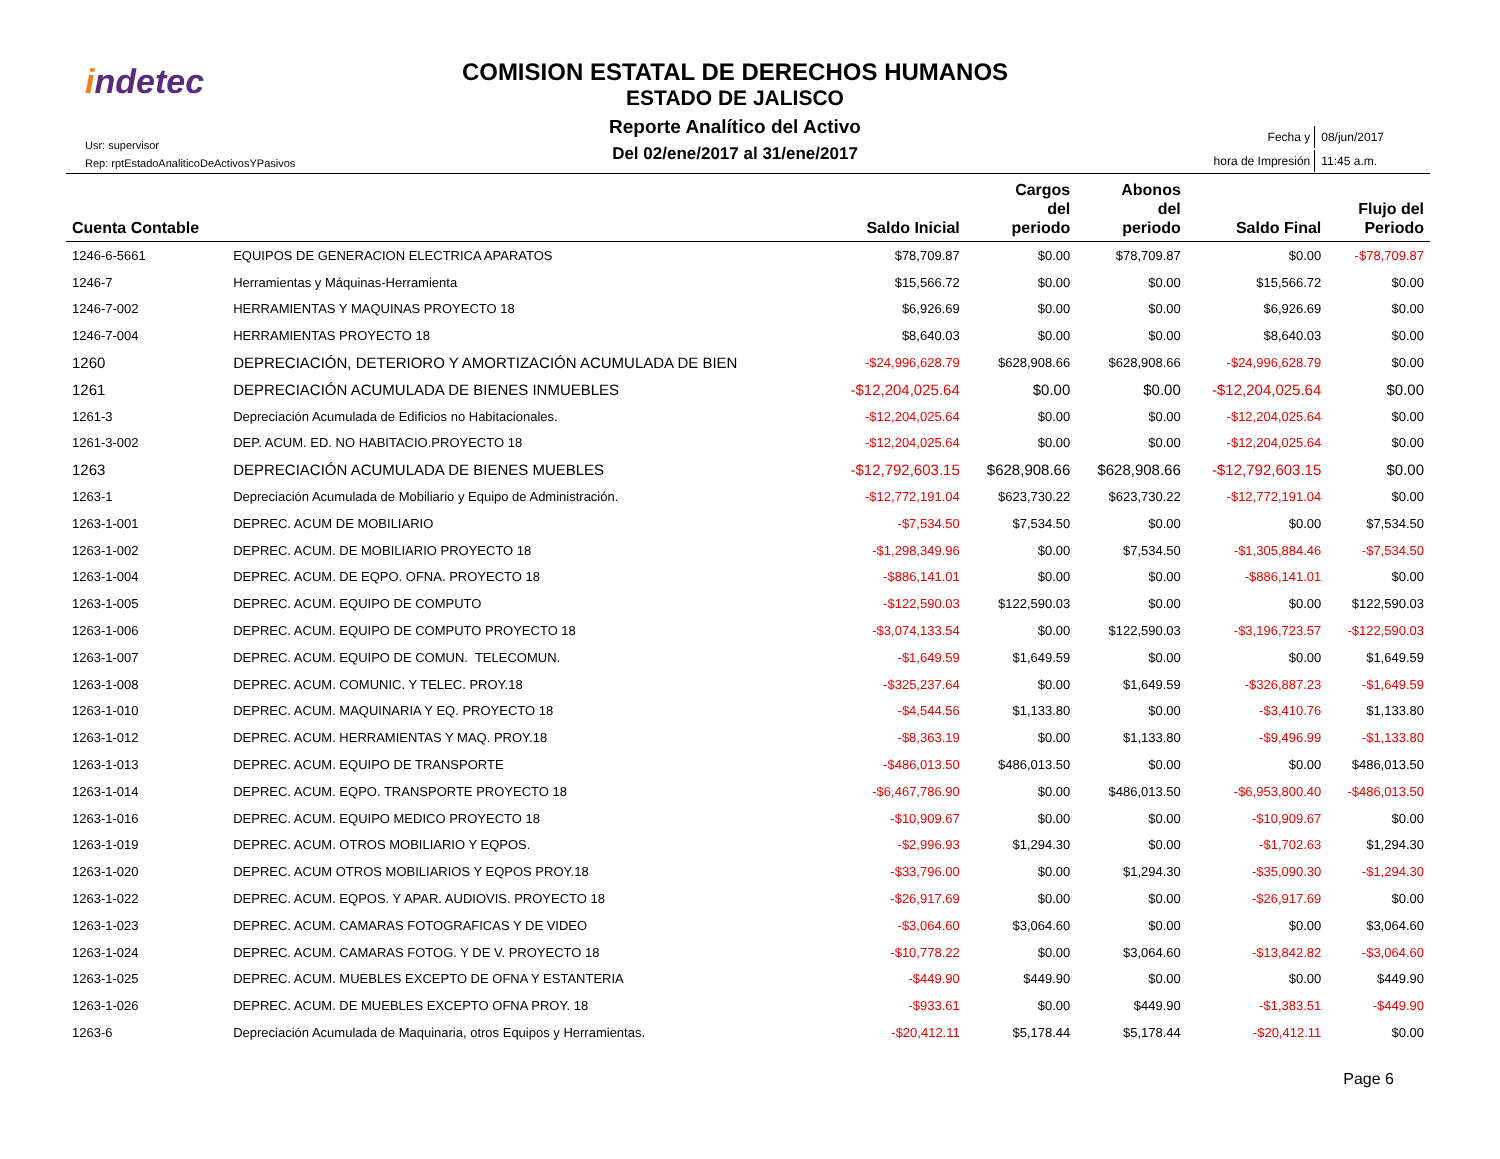indetec
COMISION ESTATAL DE DERECHOS HUMANOS
ESTADO DE JALISCO
Reporte Analítico del Activo
Del 02/ene/2017 al 31/ene/2017
Usr: supervisor
Rep: rptEstadoAnaliticoDeActivosYPasivos
| Fecha y | 08/jun/2017 |
| hora de Impresión | 11:45 a.m. |
| Cuenta Contable | | Saldo Inicial | Cargos del periodo | Abonos del periodo | Saldo Final | Flujo del Periodo |
| --- | --- | --- | --- | --- | --- | --- |
| 1246-6-5661 | EQUIPOS DE GENERACION ELECTRICA APARATOS | $78,709.87 | $0.00 | $78,709.87 | $0.00 | -$78,709.87 |
| 1246-7 | Herramientas y Máquinas-Herramienta | $15,566.72 | $0.00 | $0.00 | $15,566.72 | $0.00 |
| 1246-7-002 | HERRAMIENTAS Y MAQUINAS PROYECTO 18 | $6,926.69 | $0.00 | $0.00 | $6,926.69 | $0.00 |
| 1246-7-004 | HERRAMIENTAS PROYECTO 18 | $8,640.03 | $0.00 | $0.00 | $8,640.03 | $0.00 |
| 1260 | DEPRECIACIÓN, DETERIORO Y AMORTIZACIÓN ACUMULADA DE BIEN | -$24,996,628.79 | $628,908.66 | $628,908.66 | -$24,996,628.79 | $0.00 |
| 1261 | DEPRECIACIÓN ACUMULADA DE BIENES INMUEBLES | -$12,204,025.64 | $0.00 | $0.00 | -$12,204,025.64 | $0.00 |
| 1261-3 | Depreciación Acumulada de Edificios no Habitacionales. | -$12,204,025.64 | $0.00 | $0.00 | -$12,204,025.64 | $0.00 |
| 1261-3-002 | DEP. ACUM. ED. NO HABITACIO.PROYECTO 18 | -$12,204,025.64 | $0.00 | $0.00 | -$12,204,025.64 | $0.00 |
| 1263 | DEPRECIACIÓN ACUMULADA DE BIENES MUEBLES | -$12,792,603.15 | $628,908.66 | $628,908.66 | -$12,792,603.15 | $0.00 |
| 1263-1 | Depreciación Acumulada de Mobiliario y Equipo de Administración. | -$12,772,191.04 | $623,730.22 | $623,730.22 | -$12,772,191.04 | $0.00 |
| 1263-1-001 | DEPREC. ACUM DE MOBILIARIO | -$7,534.50 | $7,534.50 | $0.00 | $0.00 | $7,534.50 |
| 1263-1-002 | DEPREC. ACUM. DE MOBILIARIO PROYECTO 18 | -$1,298,349.96 | $0.00 | $7,534.50 | -$1,305,884.46 | -$7,534.50 |
| 1263-1-004 | DEPREC. ACUM. DE EQPO. OFNA. PROYECTO 18 | -$886,141.01 | $0.00 | $0.00 | -$886,141.01 | $0.00 |
| 1263-1-005 | DEPREC. ACUM. EQUIPO DE COMPUTO | -$122,590.03 | $122,590.03 | $0.00 | $0.00 | $122,590.03 |
| 1263-1-006 | DEPREC. ACUM. EQUIPO DE COMPUTO PROYECTO 18 | -$3,074,133.54 | $0.00 | $122,590.03 | -$3,196,723.57 | -$122,590.03 |
| 1263-1-007 | DEPREC. ACUM. EQUIPO DE COMUN. TELECOMUN. | -$1,649.59 | $1,649.59 | $0.00 | $0.00 | $1,649.59 |
| 1263-1-008 | DEPREC. ACUM. COMUNIC. Y TELEC. PROY.18 | -$325,237.64 | $0.00 | $1,649.59 | -$326,887.23 | -$1,649.59 |
| 1263-1-010 | DEPREC. ACUM. MAQUINARIA Y EQ. PROYECTO 18 | -$4,544.56 | $1,133.80 | $0.00 | -$3,410.76 | $1,133.80 |
| 1263-1-012 | DEPREC. ACUM. HERRAMIENTAS Y MAQ. PROY.18 | -$8,363.19 | $0.00 | $1,133.80 | -$9,496.99 | -$1,133.80 |
| 1263-1-013 | DEPREC. ACUM. EQUIPO DE TRANSPORTE | -$486,013.50 | $486,013.50 | $0.00 | $0.00 | $486,013.50 |
| 1263-1-014 | DEPREC. ACUM. EQPO. TRANSPORTE PROYECTO 18 | -$6,467,786.90 | $0.00 | $486,013.50 | -$6,953,800.40 | -$486,013.50 |
| 1263-1-016 | DEPREC. ACUM. EQUIPO MEDICO PROYECTO 18 | -$10,909.67 | $0.00 | $0.00 | -$10,909.67 | $0.00 |
| 1263-1-019 | DEPREC. ACUM. OTROS MOBILIARIO Y EQPOS. | -$2,996.93 | $1,294.30 | $0.00 | -$1,702.63 | $1,294.30 |
| 1263-1-020 | DEPREC. ACUM OTROS MOBILIARIOS Y EQPOS PROY.18 | -$33,796.00 | $0.00 | $1,294.30 | -$35,090.30 | -$1,294.30 |
| 1263-1-022 | DEPREC. ACUM. EQPOS. Y APAR. AUDIOVIS. PROYECTO 18 | -$26,917.69 | $0.00 | $0.00 | -$26,917.69 | $0.00 |
| 1263-1-023 | DEPREC. ACUM. CAMARAS FOTOGRAFICAS Y DE VIDEO | -$3,064.60 | $3,064.60 | $0.00 | $0.00 | $3,064.60 |
| 1263-1-024 | DEPREC. ACUM. CAMARAS FOTOG. Y DE V. PROYECTO 18 | -$10,778.22 | $0.00 | $3,064.60 | -$13,842.82 | -$3,064.60 |
| 1263-1-025 | DEPREC. ACUM. MUEBLES EXCEPTO DE OFNA Y ESTANTERIA | -$449.90 | $449.90 | $0.00 | $0.00 | $449.90 |
| 1263-1-026 | DEPREC. ACUM. DE MUEBLES EXCEPTO OFNA PROY. 18 | -$933.61 | $0.00 | $449.90 | -$1,383.51 | -$449.90 |
| 1263-6 | Depreciación Acumulada de Maquinaria, otros Equipos y Herramientas. | -$20,412.11 | $5,178.44 | $5,178.44 | -$20,412.11 | $0.00 |
Page 6